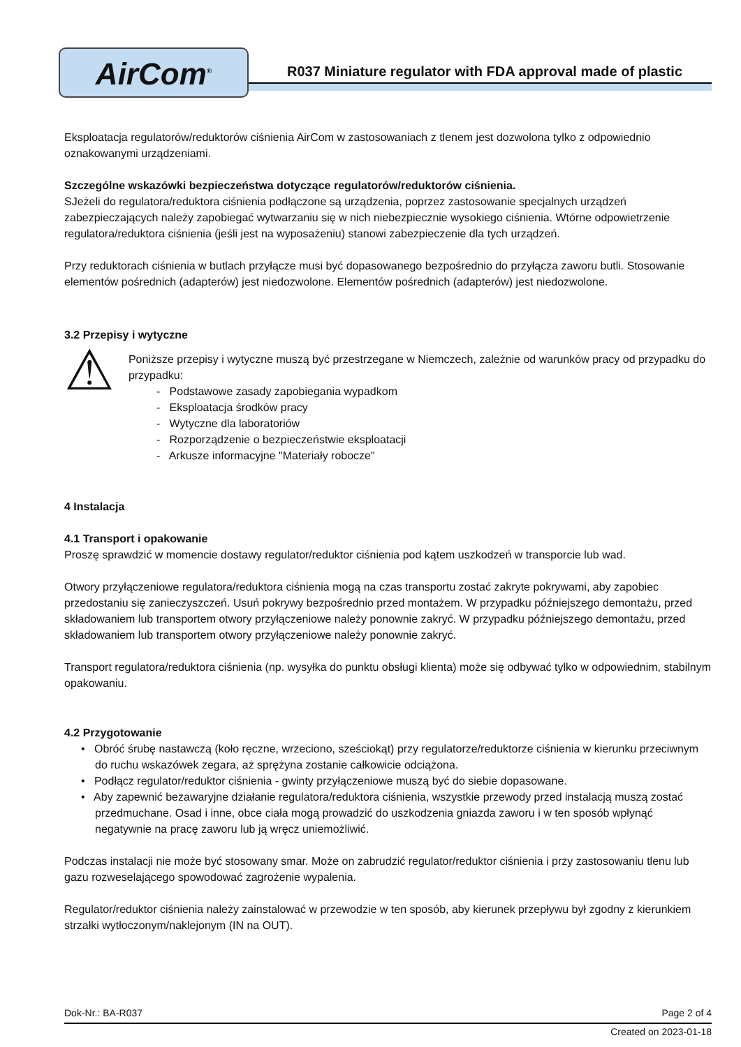AirCom<sup>®</sup>
R037 Miniature regulator with FDA approval made of plastic
Eksploatacja regulatorów/reduktorów ciśnienia AirCom w zastosowaniach z tlenem jest dozwolona tylko z odpowiednio oznakowanymi urządzeniami.
Szczególne wskazówki bezpieczeństwa dotyczące regulatorów/reduktorów ciśnienia.
SJeżeli do regulatora/reduktora ciśnienia podłączone są urządzenia, poprzez zastosowanie specjalnych urządzeń zabezpieczających należy zapobiegać wytwarzaniu się w nich niebezpiecznie wysokiego ciśnienia. Wtórne odpowietrzenie regulatora/reduktora ciśnienia (jeśli jest na wyposażeniu) stanowi zabezpieczenie dla tych urządzeń.
Przy reduktorach ciśnienia w butlach przyłącze musi być dopasowanego bezpośrednio do przyłącza zaworu butli. Stosowanie elementów pośrednich (adapterów) jest niedozwolone. Elementów pośrednich (adapterów) jest niedozwolone.
3.2 Przepisy i wytyczne
⚠
Poniższe przepisy i wytyczne muszą być przestrzegane w Niemczech, zależnie od warunków pracy od przypadku do przypadku:
- Podstawowe zasady zapobiegania wypadkom
- Eksploatacja środków pracy
- Wytyczne dla laboratoriów
- Rozporządzenie o bezpieczeństwie eksploatacji
- Arkusze informacyjne "Materiały robocze"
4 Instalacja
4.1 Transport i opakowanie
Proszę sprawdzić w momencie dostawy regulator/reduktor ciśnienia pod kątem uszkodzeń w transporcie lub wad.
Otwory przyłączeniowe regulatora/reduktora ciśnienia mogą na czas transportu zostać zakryte pokrywami, aby zapobiec przedostaniu się zanieczyszczeń. Usuń pokrywy bezpośrednio przed montażem. W przypadku późniejszego demontażu, przed składowaniem lub transportem otwory przyłączeniowe należy ponownie zakryć. W przypadku późniejszego demontażu, przed składowaniem lub transportem otwory przyłączeniowe należy ponownie zakryć.
Transport regulatora/reduktora ciśnienia (np. wysyłka do punktu obsługi klienta) może się odbywać tylko w odpowiednim, stabilnym opakowaniu.
4.2 Przygotowanie
• Obróć śrubę nastawczą (koło ręczne, wrzeciono, sześciokąt) przy regulatorze/reduktorze ciśnienia w kierunku przeciwnym do ruchu wskazówek zegara, aż sprężyna zostanie całkowicie odciążona.
• Podłącz regulator/reduktor ciśnienia - gwinty przyłączeniowe muszą być do siebie dopasowane.
• Aby zapewnić bezawaryjne działanie regulatora/reduktora ciśnienia, wszystkie przewody przed instalacją muszą zostać przedmuchane. Osad i inne, obce ciała mogą prowadzić do uszkodzenia gniazda zaworu i w ten sposób wpłynąć negatywnie na pracę zaworu lub ją wręcz uniemożliwić.
Podczas instalacji nie może być stosowany smar. Może on zabrudzić regulator/reduktor ciśnienia i przy zastosowaniu tlenu lub gazu rozweselającego spowodować zagrożenie wypalenia.
Regulator/reduktor ciśnienia należy zainstalować w przewodzie w ten sposób, aby kierunek przepływu był zgodny z kierunkiem strzałki wytłoczonym/naklejonym (IN na OUT).
Dok-Nr.: BA-R037 Page 2 of 4
Created on 2023-01-18